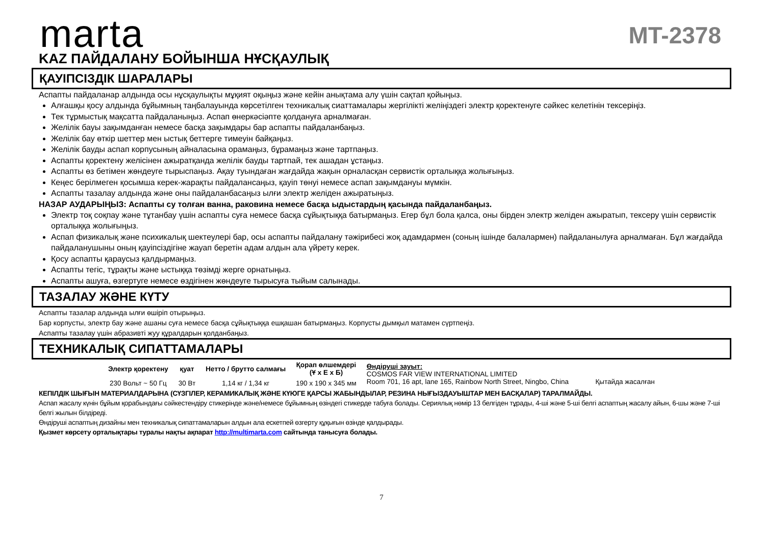marta
MT-2378
KAZ ПАЙДАЛАНУ БОЙЫНША НҰСҚАУЛЫҚ
ҚАУІПСІЗДІК ШАРАЛАРЫ
Аспапты пайдаланар алдында осы нұсқаулықты мұқият оқыңыз және кейін анықтама алу үшін сақтап қойыңыз.
Алғашқы қосу алдында бұйымның таңбалауында көрсетілген техникалық сиаттамалары жергілікті желіңіздегі электр қоректенуге сәйкес келетінін тексеріңіз.
Тек тұрмыстық мақсатта пайдаланыңыз. Аспап өнеркәсіәпте қолдануға арналмаған.
Желілік бауы зақымданған немесе басқа зақымдары бар аспапты пайдаланбаңыз.
Желілік бау өткір шеттер мен ыстық беттерге тимеуін байқаңыз.
Желілік бауды аспап корпусының айналасына орамаңыз, бұрамаңыз және тартпаңыз.
Аспапты қоректену желісінен ажыратқанда желілік бауды тартпай, тек ашадан ұстаңыз.
Аспапты өз бетімен жөндеуге тырыспаңыз. Ақау туындаған жағдайда жақын орналасқан сервистік орталыққа жолығыңыз.
Кеңес берілмеген қосымша керек-жарақты пайдалансаңыз, қауіп төнуі немесе аспап зақымдануы мүмкін.
Аспапты тазалау алдында және оны пайдаланбасаңыз ылғи электр желіден ажыратыңыз.
НАЗАР АУДАРЫҢЫЗ: Аспапты су толған ванна, раковина немесе басқа ыдыстардың қасында пайдаланбаңыз.
Электр тоқ соқпау және тұтанбау үшін аспапты суға немесе басқа сұйықтыққа батырмаңыз. Егер бұл бола қалса, оны бірден электр желіден ажыратып, тексеру үшін сервистік орталыққа жолығыңыз.
Аспап физикалық және психикалық шектеулері бар, осы аспапты пайдалану тәжірибесі жоқ адамдармен (соның ішінде балалармен) пайдаланылуға арналмаған. Бұл жағдайда пайдаланушыны оның қауіпсіздігіне жауап беретін адам алдын ала үйрету керек.
Қосу аспапты қараусыз қалдырмаңыз.
Аспапты тегіс, тұрақты және ыстыққа төзімді жерге орнатыңыз.
Аспапты ашуға, өзгертуге немесе өздігінен жөндеуге тырысуға тыйым салынады.
ТАЗАЛАУ ЖӘНЕ КҮТУ
Аспапты тазалар алдында ылғи өшіріп отырыңыз.
Бар корпусты, электр бау және ашаны суға немесе басқа сұйықтыққа ешқашан батырмаңыз. Корпусты дымқыл матамен сүртпеңіз.
Аспапты тазалау үшін абразивті жуу құралдарын қолданбаңыз.
ТЕХНИКАЛЫҚ СИПАТТАМАЛАРЫ
| Электр қоректену | қуат | Нетто / брутто салмағы | Қорап өлшемдері (Ұ x E x Б) | Өндіруші зауыт: COSMOS FAR VIEW INTERNATIONAL LIMITED Room 701, 16 apt, lane 165, Rainbow North Street, Ningbo, China Қытайда жасалған |
| 230 Вольт ~ 50 Гц | 30 Вт | 1,14 кг / 1,34 кг | 190 x 190 x 345 мм | |
КЕПІЛДІК ШЫҒЫН МАТЕРИАЛДАРЫНА (СҮЗГІЛЕР, КЕРАМИКАЛЫҚ ЖӘНЕ КҮЮГЕ ҚАРСЫ ЖАБЫНДЫЛАР, РЕЗИНА НЫҒЫЗДАУЫШТАР МЕН БАСҚАЛАР) ТАРАЛМАЙДЫ.
Аспап жасалу күнін бұйым қорабындағы сәйкестендіру стикерінде және/немесе бұйымның өзіндегі стикерде табуға болады. Сериялық нөмір 13 белгіден тұрады, 4-ші және 5-ші белгі аспаптың жасалу айын, 6-шы және 7-ші белгі жылын білдіреді.
Өндіруші аспаптың дизайны мен техникалық сипаттамаларын алдын ала ескетпей өзгерту құқығын өзінде қалдырады.
Қызмет көрсету орталықтары туралы нақты ақпарат http://multimarta.com сайтында танысуға болады.
7